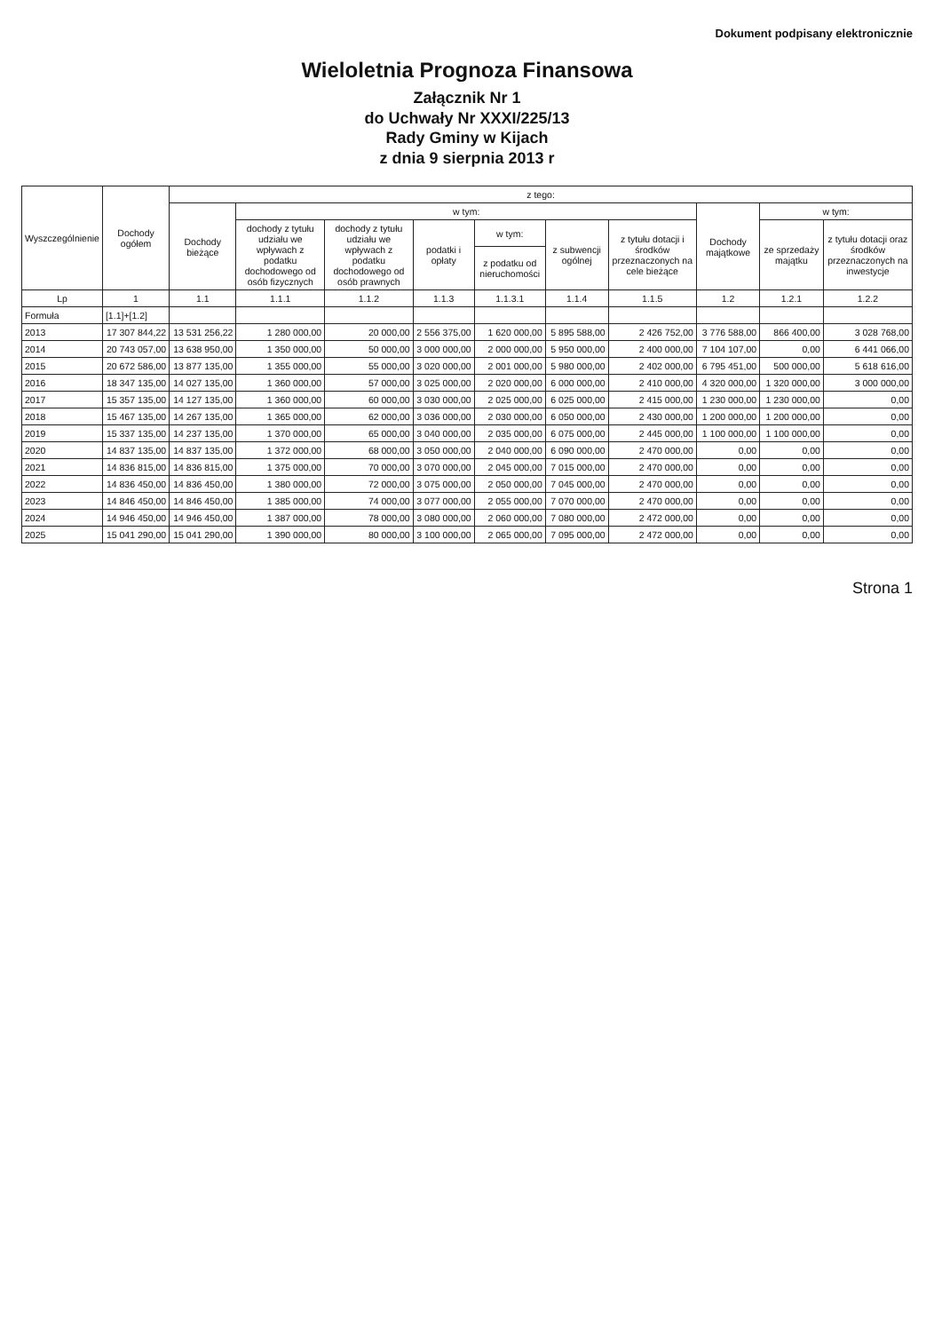Dokument podpisany elektronicznie
Wieloletnia Prognoza Finansowa
Załącznik Nr 1
do Uchwały Nr XXXI/225/13
Rady Gminy w Kijach
z dnia 9 sierpnia 2013 r
| Wyszczególnienie | Dochody ogółem | z tego: | | | | | | | | | |
| --- | --- | --- | --- | --- | --- | --- | --- | --- | --- | --- | --- |
| | | Dochody bieżące | w tym: | | | | | | Dochody majątkowe | w tym: | |
| | | | dochody z tytułu udziału we wpływach z podatku dochodowego od osób fizycznych | dochody z tytułu udziału we wpływach z podatku dochodowego od osób prawnych | podatki i opłaty | w tym: | z subwencji ogólnej | z tytułu dotacji i środków przeznaczonych na cele bieżące | | ze sprzedaży majątku | z tytułu dotacji oraz środków przeznaczonych na inwestycje |
| | | | | | | z podatku od nieruchomości | | | | | |
| Lp | 1 | 1.1 | 1.1.1 | 1.1.2 | 1.1.3 | 1.1.3.1 | 1.1.4 | 1.1.5 | 1.2 | 1.2.1 | 1.2.2 |
| Formuła | [1.1]+[1.2] | | | | | | | | | | |
| 2013 | 17 307 844,22 | 13 531 256,22 | 1 280 000,00 | 20 000,00 | 2 556 375,00 | 1 620 000,00 | 5 895 588,00 | 2 426 752,00 | 3 776 588,00 | 866 400,00 | 3 028 768,00 |
| 2014 | 20 743 057,00 | 13 638 950,00 | 1 350 000,00 | 50 000,00 | 3 000 000,00 | 2 000 000,00 | 5 950 000,00 | 2 400 000,00 | 7 104 107,00 | 0,00 | 6 441 066,00 |
| 2015 | 20 672 586,00 | 13 877 135,00 | 1 355 000,00 | 55 000,00 | 3 020 000,00 | 2 001 000,00 | 5 980 000,00 | 2 402 000,00 | 6 795 451,00 | 500 000,00 | 5 618 616,00 |
| 2016 | 18 347 135,00 | 14 027 135,00 | 1 360 000,00 | 57 000,00 | 3 025 000,00 | 2 020 000,00 | 6 000 000,00 | 2 410 000,00 | 4 320 000,00 | 1 320 000,00 | 3 000 000,00 |
| 2017 | 15 357 135,00 | 14 127 135,00 | 1 360 000,00 | 60 000,00 | 3 030 000,00 | 2 025 000,00 | 6 025 000,00 | 2 415 000,00 | 1 230 000,00 | 1 230 000,00 | 0,00 |
| 2018 | 15 467 135,00 | 14 267 135,00 | 1 365 000,00 | 62 000,00 | 3 036 000,00 | 2 030 000,00 | 6 050 000,00 | 2 430 000,00 | 1 200 000,00 | 1 200 000,00 | 0,00 |
| 2019 | 15 337 135,00 | 14 237 135,00 | 1 370 000,00 | 65 000,00 | 3 040 000,00 | 2 035 000,00 | 6 075 000,00 | 2 445 000,00 | 1 100 000,00 | 1 100 000,00 | 0,00 |
| 2020 | 14 837 135,00 | 14 837 135,00 | 1 372 000,00 | 68 000,00 | 3 050 000,00 | 2 040 000,00 | 6 090 000,00 | 2 470 000,00 | 0,00 | 0,00 | 0,00 |
| 2021 | 14 836 815,00 | 14 836 815,00 | 1 375 000,00 | 70 000,00 | 3 070 000,00 | 2 045 000,00 | 7 015 000,00 | 2 470 000,00 | 0,00 | 0,00 | 0,00 |
| 2022 | 14 836 450,00 | 14 836 450,00 | 1 380 000,00 | 72 000,00 | 3 075 000,00 | 2 050 000,00 | 7 045 000,00 | 2 470 000,00 | 0,00 | 0,00 | 0,00 |
| 2023 | 14 846 450,00 | 14 846 450,00 | 1 385 000,00 | 74 000,00 | 3 077 000,00 | 2 055 000,00 | 7 070 000,00 | 2 470 000,00 | 0,00 | 0,00 | 0,00 |
| 2024 | 14 946 450,00 | 14 946 450,00 | 1 387 000,00 | 78 000,00 | 3 080 000,00 | 2 060 000,00 | 7 080 000,00 | 2 472 000,00 | 0,00 | 0,00 | 0,00 |
| 2025 | 15 041 290,00 | 15 041 290,00 | 1 390 000,00 | 80 000,00 | 3 100 000,00 | 2 065 000,00 | 7 095 000,00 | 2 472 000,00 | 0,00 | 0,00 | 0,00 |
Strona 1